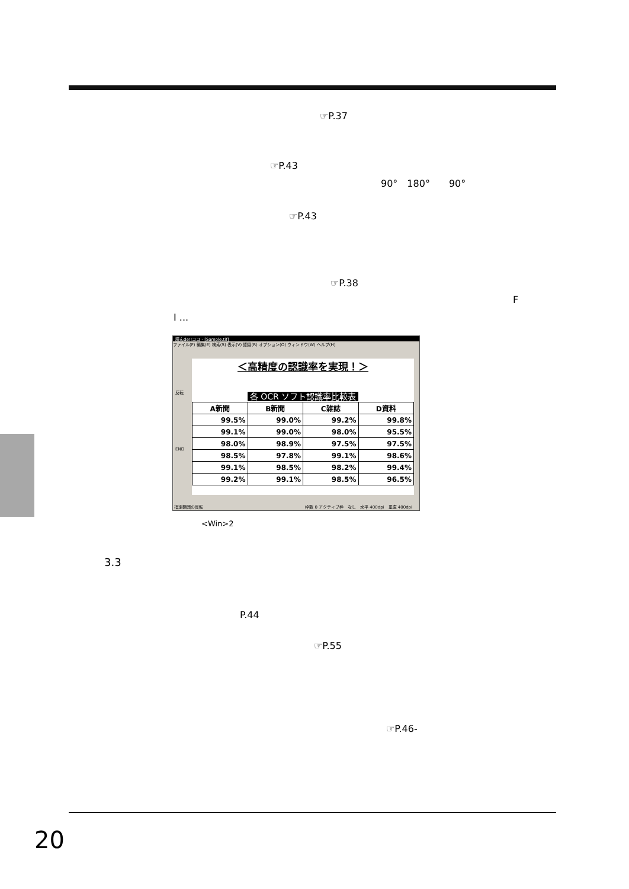☞P.37
☞P.43
90°　180°　　90°
☞P.43
☞P.38
F
I ...
読んde!!ココ - [Sample.tif]
ファイル(F) 編集(E) 検索(S) 表示(V) 認識(R) オプション(O) ウィンドウ(W) ヘルプ(H)
＜高精度の認識率を実現！＞
各 OCR ソフト認識率比較表
| A新聞 | B新聞 | C雑誌 | D資料 |
| --- | --- | --- | --- |
| 99.5% | 99.0% | 99.2% | 99.8% |
| 99.1% | 99.0% | 98.0% | 95.5% |
| 98.0% | 98.9% | 97.5% | 97.5% |
| 98.5% | 97.8% | 99.1% | 98.6% |
| 99.1% | 98.5% | 98.2% | 99.4% |
| 99.2% | 99.1% | 98.5% | 96.5% |
反転
END
指定範囲の反転 枠数 0 アクティブ枠　なし　水平 400dpi　垂直 400dpi
<Win>2
3.3
P.44
☞P.55
☞P.46-
20